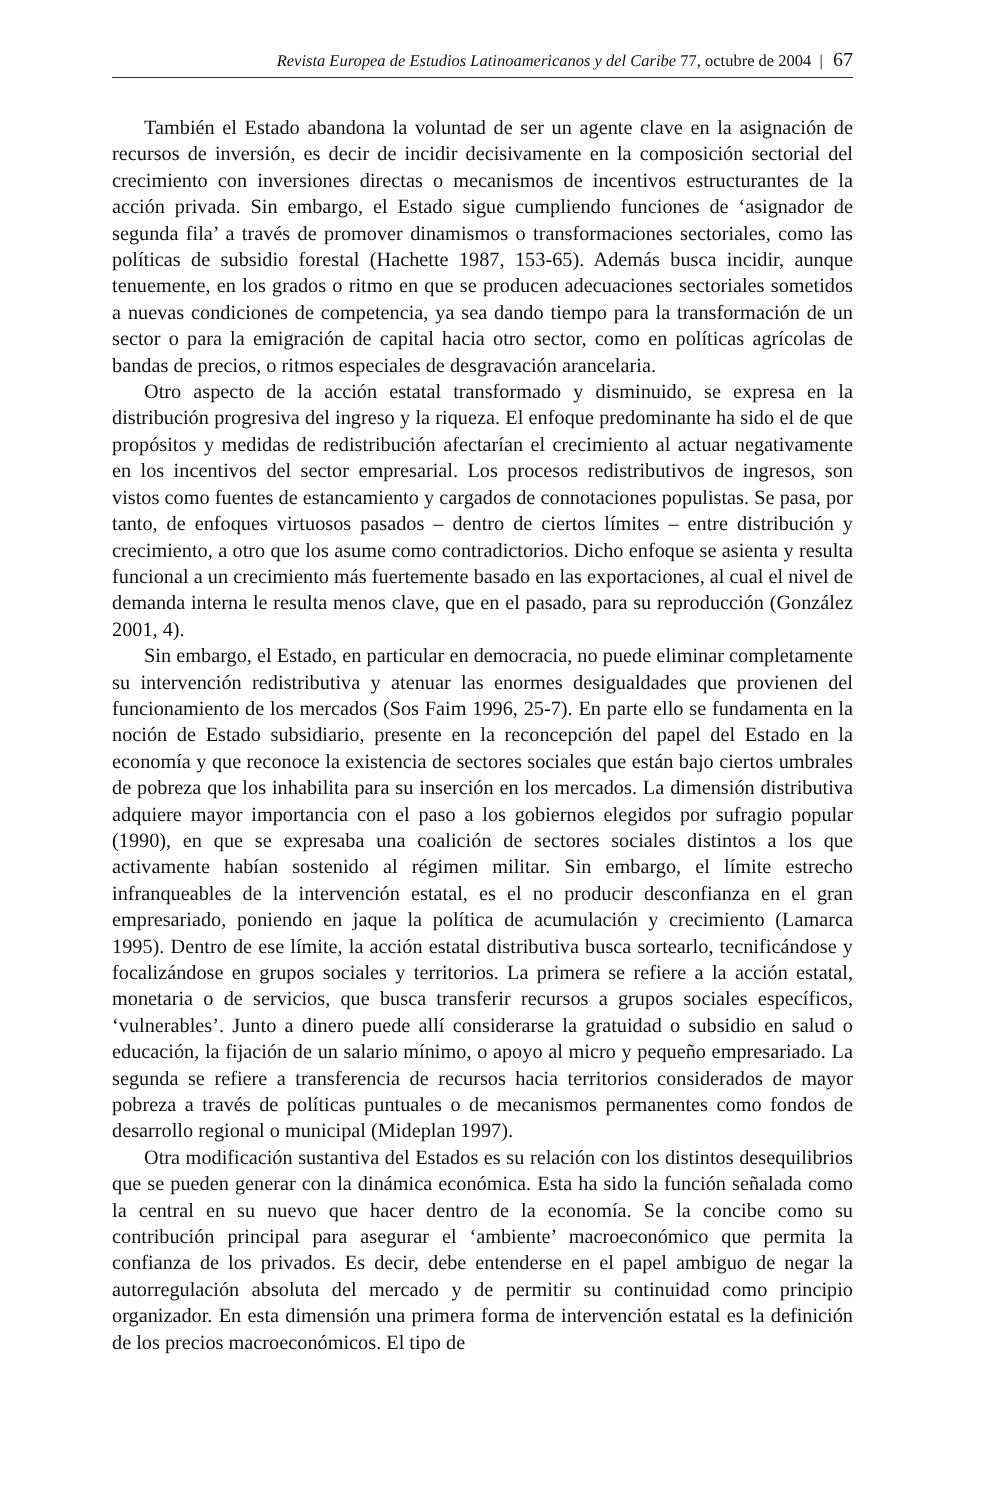Revista Europea de Estudios Latinoamericanos y del Caribe 77, octubre de 2004 | 67
También el Estado abandona la voluntad de ser un agente clave en la asignación de recursos de inversión, es decir de incidir decisivamente en la composición sectorial del crecimiento con inversiones directas o mecanismos de incentivos estructurantes de la acción privada. Sin embargo, el Estado sigue cumpliendo funciones de ‘asignador de segunda fila’ a través de promover dinamismos o transformaciones sectoriales, como las políticas de subsidio forestal (Hachette 1987, 153-65). Además busca incidir, aunque tenuemente, en los grados o ritmo en que se producen adecuaciones sectoriales sometidos a nuevas condiciones de competencia, ya sea dando tiempo para la transformación de un sector o para la emigración de capital hacia otro sector, como en políticas agrícolas de bandas de precios, o ritmos especiales de desgravación arancelaria.
Otro aspecto de la acción estatal transformado y disminuido, se expresa en la distribución progresiva del ingreso y la riqueza. El enfoque predominante ha sido el de que propósitos y medidas de redistribución afectarían el crecimiento al actuar negativamente en los incentivos del sector empresarial. Los procesos redistributivos de ingresos, son vistos como fuentes de estancamiento y cargados de connotaciones populistas. Se pasa, por tanto, de enfoques virtuosos pasados – dentro de ciertos límites – entre distribución y crecimiento, a otro que los asume como contradictorios. Dicho enfoque se asienta y resulta funcional a un crecimiento más fuertemente basado en las exportaciones, al cual el nivel de demanda interna le resulta menos clave, que en el pasado, para su reproducción (González 2001, 4).
Sin embargo, el Estado, en particular en democracia, no puede eliminar completamente su intervención redistributiva y atenuar las enormes desigualdades que provienen del funcionamiento de los mercados (Sos Faim 1996, 25-7). En parte ello se fundamenta en la noción de Estado subsidiario, presente en la reconcepción del papel del Estado en la economía y que reconoce la existencia de sectores sociales que están bajo ciertos umbrales de pobreza que los inhabilita para su inserción en los mercados. La dimensión distributiva adquiere mayor importancia con el paso a los gobiernos elegidos por sufragio popular (1990), en que se expresaba una coalición de sectores sociales distintos a los que activamente habían sostenido al régimen militar. Sin embargo, el límite estrecho infranqueables de la intervención estatal, es el no producir desconfianza en el gran empresariado, poniendo en jaque la política de acumulación y crecimiento (Lamarca 1995). Dentro de ese límite, la acción estatal distributiva busca sortearlo, tecnificándose y focalizándose en grupos sociales y territorios. La primera se refiere a la acción estatal, monetaria o de servicios, que busca transferir recursos a grupos sociales específicos, ‘vulnerables’. Junto a dinero puede allí considerarse la gratuidad o subsidio en salud o educación, la fijación de un salario mínimo, o apoyo al micro y pequeño empresariado. La segunda se refiere a transferencia de recursos hacia territorios considerados de mayor pobreza a través de políticas puntuales o de mecanismos permanentes como fondos de desarrollo regional o municipal (Mideplan 1997).
Otra modificación sustantiva del Estados es su relación con los distintos desequilibrios que se pueden generar con la dinámica económica. Esta ha sido la función señalada como la central en su nuevo que hacer dentro de la economía. Se la concibe como su contribución principal para asegurar el ‘ambiente’ macroeconómico que permita la confianza de los privados. Es decir, debe entenderse en el papel ambiguo de negar la autorregulación absoluta del mercado y de permitir su continuidad como principio organizador. En esta dimensión una primera forma de intervención estatal es la definición de los precios macroeconómicos. El tipo de